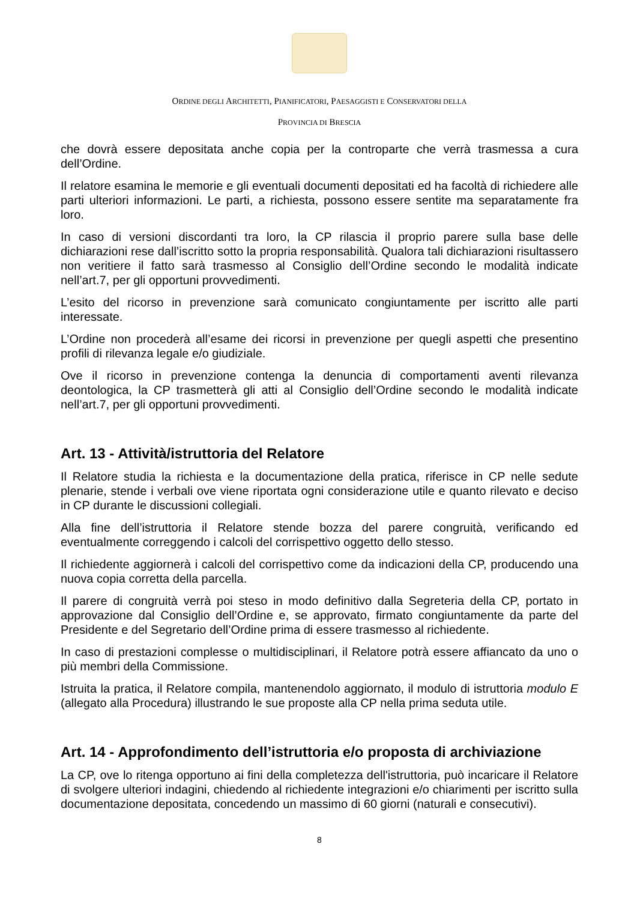ORDINE DEGLI ARCHITETTI, PIANIFICATORI, PAESAGGISTI E CONSERVATORI DELLA
PROVINCIA DI BRESCIA
che dovrà essere depositata anche copia per la controparte che verrà trasmessa a cura dell’Ordine.
Il relatore esamina le memorie e gli eventuali documenti depositati ed ha facoltà di richiedere alle parti ulteriori informazioni. Le parti, a richiesta, possono essere sentite ma separatamente fra loro.
In caso di versioni discordanti tra loro, la CP rilascia il proprio parere sulla base delle dichiarazioni rese dall’iscritto sotto la propria responsabilità. Qualora tali dichiarazioni risultassero non veritiere il fatto sarà trasmesso al Consiglio dell’Ordine secondo le modalità indicate nell’art.7, per gli opportuni provvedimenti.
L’esito del ricorso in prevenzione sarà comunicato congiuntamente per iscritto alle parti interessate.
L’Ordine non procederà all’esame dei ricorsi in prevenzione per quegli aspetti che presentino profili di rilevanza legale e/o giudiziale.
Ove il ricorso in prevenzione contenga la denuncia di comportamenti aventi rilevanza deontologica, la CP trasmetterà gli atti al Consiglio dell’Ordine secondo le modalità indicate nell’art.7, per gli opportuni provvedimenti.
Art. 13 - Attività/istruttoria del Relatore
Il Relatore studia la richiesta e la documentazione della pratica, riferisce in CP nelle sedute plenarie, stende i verbali ove viene riportata ogni considerazione utile e quanto rilevato e deciso in CP durante le discussioni collegiali.
Alla fine dell’istruttoria il Relatore stende bozza del parere congruità, verificando ed eventualmente correggendo i calcoli del corrispettivo oggetto dello stesso.
Il richiedente aggiornerà i calcoli del corrispettivo come da indicazioni della CP, producendo una nuova copia corretta della parcella.
Il parere di congruità verrà poi steso in modo definitivo dalla Segreteria della CP, portato in approvazione dal Consiglio dell’Ordine e, se approvato, firmato congiuntamente da parte del Presidente e del Segretario dell’Ordine prima di essere trasmesso al richiedente.
In caso di prestazioni complesse o multidisciplinari, il Relatore potrà essere affiancato da uno o più membri della Commissione.
Istruita la pratica, il Relatore compila, mantenendolo aggiornato, il modulo di istruttoria modulo E (allegato alla Procedura) illustrando le sue proposte alla CP nella prima seduta utile.
Art. 14 - Approfondimento dell’istruttoria e/o proposta di archiviazione
La CP, ove lo ritenga opportuno ai fini della completezza dell'istruttoria, può incaricare il Relatore di svolgere ulteriori indagini, chiedendo al richiedente integrazioni e/o chiarimenti per iscritto sulla documentazione depositata, concedendo un massimo di 60 giorni (naturali e consecutivi).
8